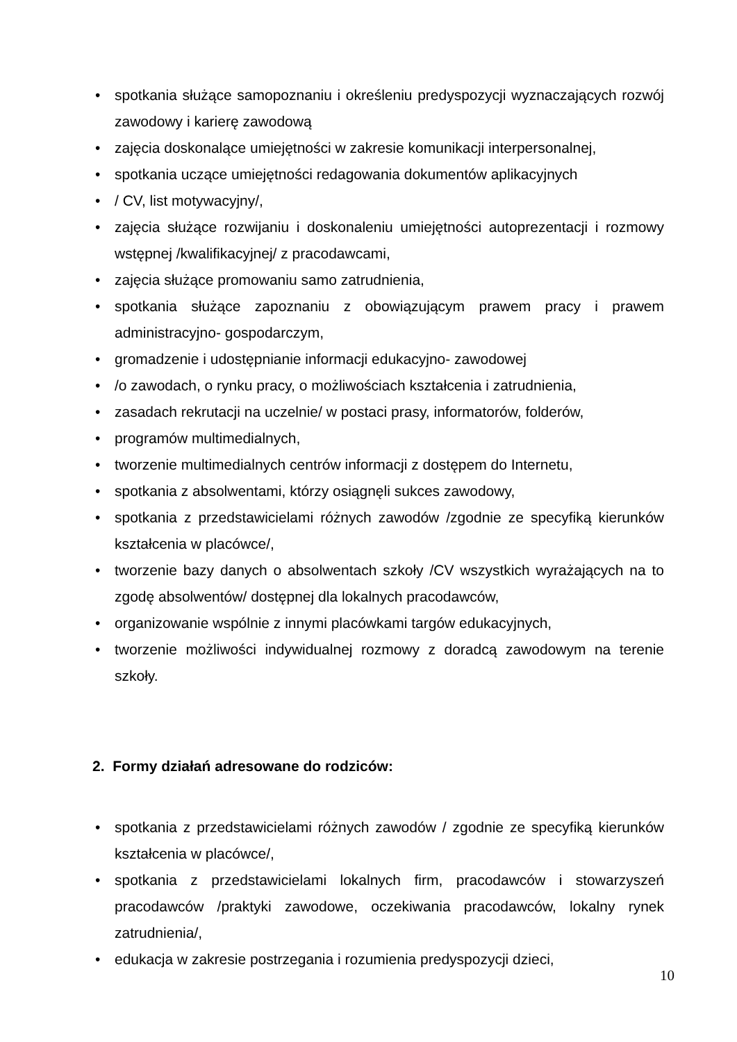• spotkania służące samopoznaniu i określeniu predyspozycji wyznaczających rozwój zawodowy i karierę zawodową
• zajęcia doskonalące umiejętności w zakresie komunikacji interpersonalnej,
• spotkania uczące umiejętności redagowania dokumentów aplikacyjnych
• / CV, list motywacyjny/,
• zajęcia służące rozwijaniu i doskonaleniu umiejętności autoprezentacji i rozmowy wstępnej /kwalifikacyjnej/ z pracodawcami,
• zajęcia służące promowaniu samo zatrudnienia,
• spotkania służące zapoznaniu z obowiązującym prawem pracy i prawem administracyjno- gospodarczym,
• gromadzenie i udostępnianie informacji edukacyjno- zawodowej
• /o zawodach, o rynku pracy, o możliwościach kształcenia i zatrudnienia,
• zasadach rekrutacji na uczelnie/ w postaci prasy, informatorów, folderów,
• programów multimedialnych,
• tworzenie multimedialnych centrów informacji z dostępem do Internetu,
• spotkania z absolwentami, którzy osiągnęli sukces zawodowy,
• spotkania z przedstawicielami różnych zawodów /zgodnie ze specyfiką kierunków kształcenia w placówce/,
• tworzenie bazy danych o absolwentach szkoły /CV wszystkich wyrażających na to zgodę absolwentów/ dostępnej dla lokalnych pracodawców,
• organizowanie wspólnie z innymi placówkami targów edukacyjnych,
• tworzenie możliwości indywidualnej rozmowy z doradcą zawodowym na terenie szkoły.
2. Formy działań adresowane do rodziców:
• spotkania z przedstawicielami różnych zawodów / zgodnie ze specyfiką kierunków kształcenia w placówce/,
• spotkania z przedstawicielami lokalnych firm, pracodawców i stowarzyszeń pracodawców /praktyki zawodowe, oczekiwania pracodawców, lokalny rynek zatrudnienia/,
• edukacja w zakresie postrzegania i rozumienia predyspozycji dzieci,
10